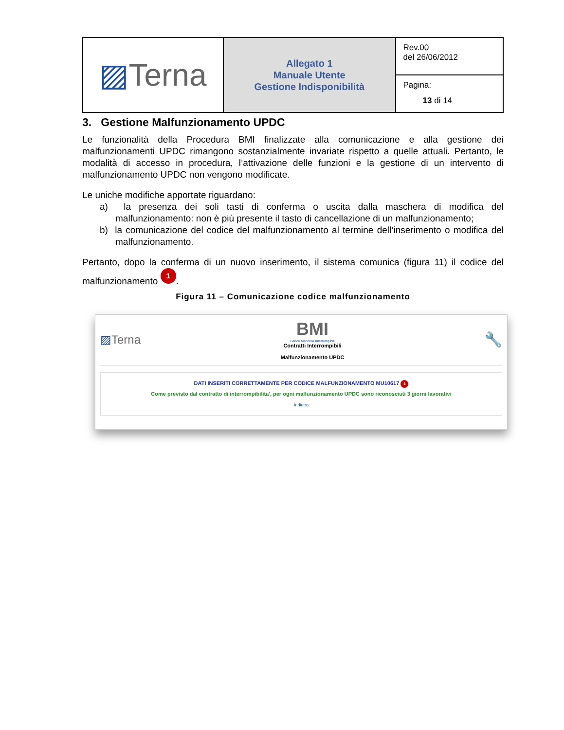| ▨ Terna | Allegato 1 Manuale Utente Gestione Indisponibilità | Rev.00 del 26/06/2012 |
| | | Pagina: 13 di 14 |
3. Gestione Malfunzionamento UPDC
Le funzionalità della Procedura BMI finalizzate alla comunicazione e alla gestione dei malfunzionamenti UPDC rimangono sostanzialmente invariate rispetto a quelle attuali. Pertanto, le modalità di accesso in procedura, l’attivazione delle funzioni e la gestione di un intervento di malfunzionamento UPDC non vengono modificate.
Le uniche modifiche apportate riguardano:
a) la presenza dei soli tasti di conferma o uscita dalla maschera di modifica del malfunzionamento: non è più presente il tasto di cancellazione di un malfunzionamento;
b) la comunicazione del codice del malfunzionamento al termine dell’inserimento o modifica del malfunzionamento.
Pertanto, dopo la conferma di un nuovo inserimento, il sistema comunica (figura 11) il codice del malfunzionamento 1.
Figura 11 – Comunicazione codice malfunzionamento
▨Terna
BMI
Banco Manovra Interrompibili
Contratti Interrompibili
Malfunzionamento UPDC
🔧
DATI INSERITI CORRETTAMENTE PER CODICE MALFUNZIONAMENTO MU10617 1
Come previsto dal contratto di interrompibilita', per ogni malfunzionamento UPDC sono riconosciuti 3 giorni lavorativi
Indietro